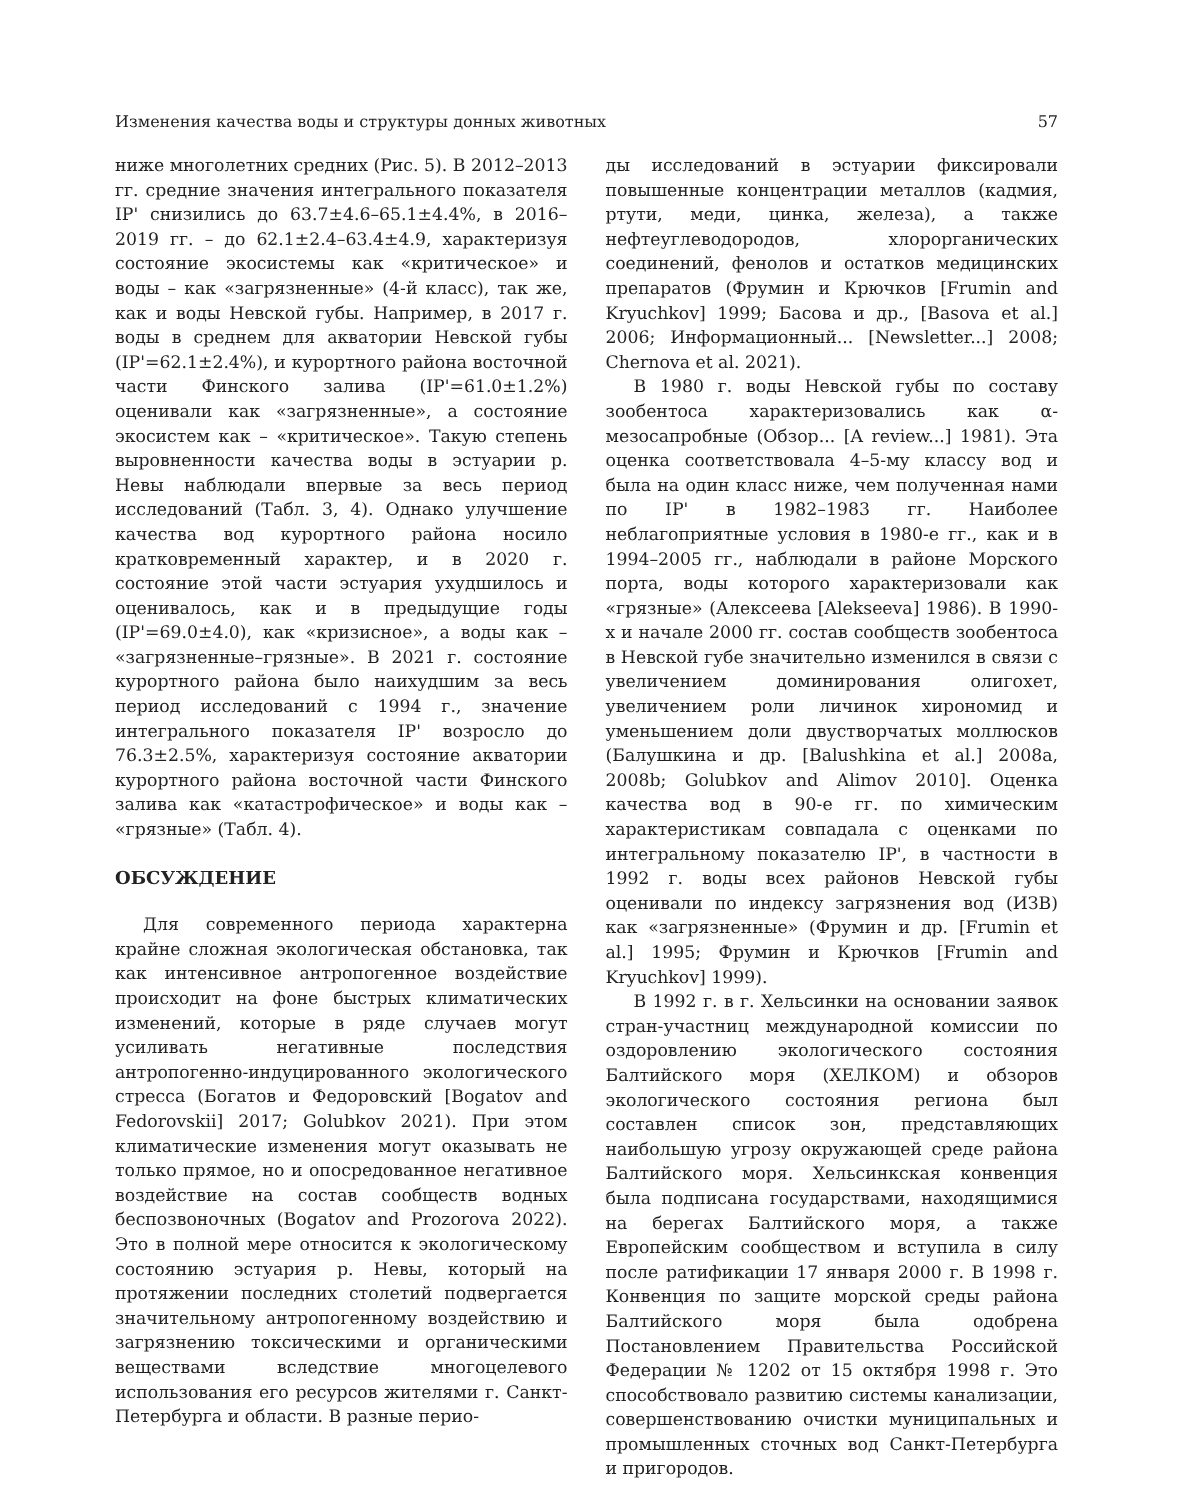Изменения качества воды и структуры донных животных 57
ниже многолетних средних (Рис. 5). В 2012–2013 гг. средние значения интегрального показателя IP' снизились до 63.7±4.6–65.1±4.4%, в 2016–2019 гг. – до 62.1±2.4–63.4±4.9, характеризуя состояние экосистемы как «критическое» и воды – как «загрязненные» (4-й класс), так же, как и воды Невской губы. Например, в 2017 г. воды в среднем для акватории Невской губы (IP'=62.1±2.4%), и курортного района восточной части Финского залива (IP'=61.0±1.2%) оценивали как «загрязненные», а состояние экосистем как – «критическое». Такую степень выровненности качества воды в эстуарии р. Невы наблюдали впервые за весь период исследований (Табл. 3, 4). Однако улучшение качества вод курортного района носило кратковременный характер, и в 2020 г. состояние этой части эстуария ухудшилось и оценивалось, как и в предыдущие годы (IP'=69.0±4.0), как «кризисное», а воды как – «загрязненные–грязные». В 2021 г. состояние курортного района было наихудшим за весь период исследований с 1994 г., значение интегрального показателя IP' возросло до 76.3±2.5%, характеризуя состояние акватории курортного района восточной части Финского залива как «катастрофическое» и воды как – «грязные» (Табл. 4).
ОБСУЖДЕНИЕ
Для современного периода характерна крайне сложная экологическая обстановка, так как интенсивное антропогенное воздействие происходит на фоне быстрых климатических изменений, которые в ряде случаев могут усиливать негативные последствия антропогенно-индуцированного экологического стресса (Богатов и Федоровский [Bogatov and Fedorovskii] 2017; Golubkov 2021). При этом климатические изменения могут оказывать не только прямое, но и опосредованное негативное воздействие на состав сообществ водных беспозвоночных (Bogatov and Prozorova 2022). Это в полной мере относится к экологическому состоянию эстуария р. Невы, который на протяжении последних столетий подвергается значительному антропогенному воздействию и загрязнению токсическими и органическими веществами вследствие многоцелевого использования его ресурсов жителями г. Санкт-Петербурга и области. В разные перио-
ды исследований в эстуарии фиксировали повышенные концентрации металлов (кадмия, ртути, меди, цинка, железа), а также нефтеуглеводородов, хлорорганических соединений, фенолов и остатков медицинских препаратов (Фрумин и Крючков [Frumin and Kryuchkov] 1999; Басова и др., [Basova et al.] 2006; Информационный... [Newsletter...] 2008; Chernova et al. 2021).
В 1980 г. воды Невской губы по составу зообентоса характеризовались как α-мезосапробные (Обзор... [A review...] 1981). Эта оценка соответствовала 4–5-му классу вод и была на один класс ниже, чем полученная нами по IP' в 1982–1983 гг. Наиболее неблагоприятные условия в 1980-е гг., как и в 1994–2005 гг., наблюдали в районе Морского порта, воды которого характеризовали как «грязные» (Алексеева [Alekseeva] 1986). В 1990-х и начале 2000 гг. состав сообществ зообентоса в Невской губе значительно изменился в связи с увеличением доминирования олигохет, увеличением роли личинок хирономид и уменьшением доли двустворчатых моллюсков (Балушкина и др. [Balushkina et al.] 2008a, 2008b; Golubkov and Alimov 2010]. Оценка качества вод в 90-е гг. по химическим характеристикам совпадала с оценками по интегральному показателю IP', в частности в 1992 г. воды всех районов Невской губы оценивали по индексу загрязнения вод (ИЗВ) как «загрязненные» (Фрумин и др. [Frumin et al.] 1995; Фрумин и Крючков [Frumin and Kryuchkov] 1999).
В 1992 г. в г. Хельсинки на основании заявок стран-участниц международной комиссии по оздоровлению экологического состояния Балтийского моря (ХЕЛКОМ) и обзоров экологического состояния региона был составлен список зон, представляющих наибольшую угрозу окружающей среде района Балтийского моря. Хельсинкская конвенция была подписана государствами, находящимися на берегах Балтийского моря, а также Европейским сообществом и вступила в силу после ратификации 17 января 2000 г. В 1998 г. Конвенция по защите морской среды района Балтийского моря была одобрена Постановлением Правительства Российской Федерации № 1202 от 15 октября 1998 г. Это способствовало развитию системы канализации, совершенствованию очистки муниципальных и промышленных сточных вод Санкт-Петербурга и пригородов.